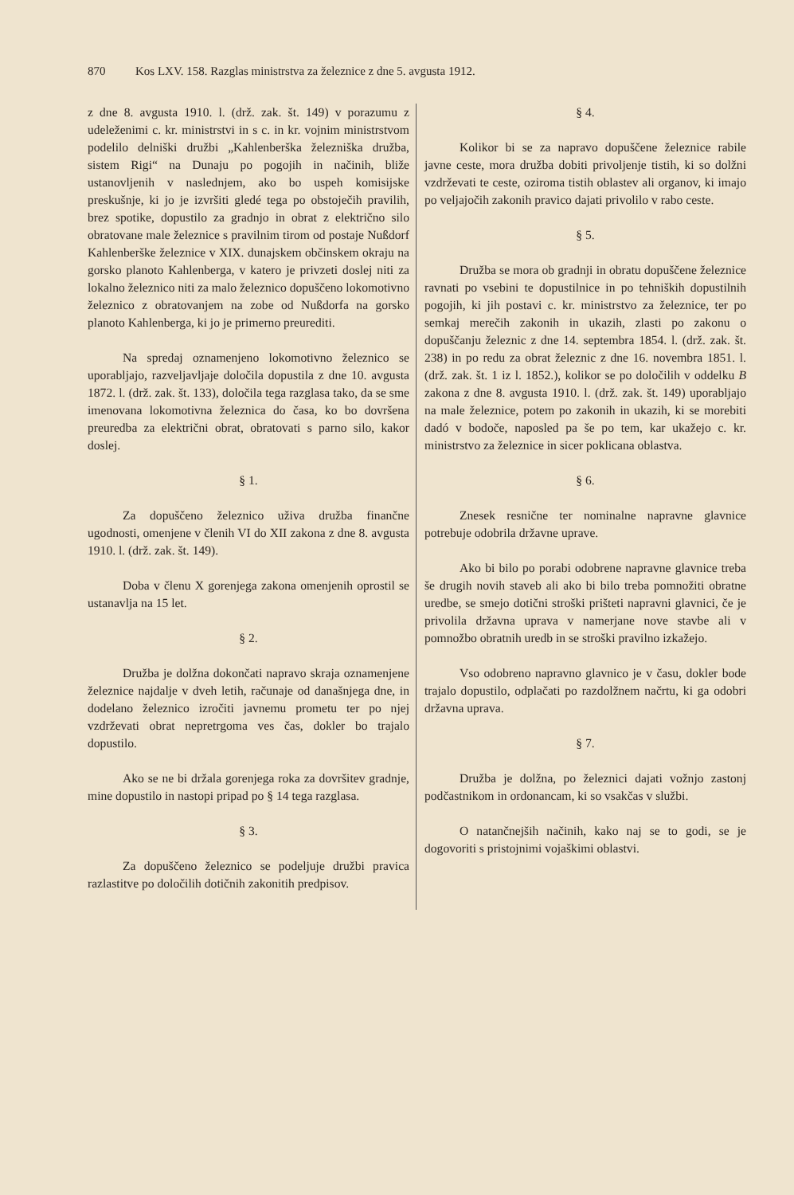870 Kos LXV. 158. Razglas ministrstva za železnice z dne 5. avgusta 1912.
z dne 8. avgusta 1910. l. (drž. zak. št. 149) v porazumu z udeleženimi c. kr. ministrstvi in s c. in kr. vojnim ministrstvom podelilo delniški družbi „Kahlenberška železniška družba, sistem Rigi“ na Dunaju po pogojih in načinih, bliže ustanovljenih v naslednjem, ako bo uspeh komisijske preskušnje, ki jo je izvršiti gledé tega po obstoječih pravilih, brez spotike, dopustilo za gradnjo in obrat z električno silo obratovane male železnice s pravilnim tirom od postaje Nußdorf Kahlenberške železnice v XIX. dunajskem občinskem okraju na gorsko planoto Kahlenberga, v katero je privzeti doslej niti za lokalno železnico niti za malo železnico dopuščeno lokomotivno železnico z obratovanjem na zobe od Nußdorfa na gorsko planoto Kahlenberga, ki jo je primerno preurediti.
Na spredaj oznamenjeno lokomotivno železnico se uporabljajo, razveljavljaje določila dopustila z dne 10. avgusta 1872. l. (drž. zak. št. 133), določila tega razglasa tako, da se sme imenovana lokomotivna železnica do časa, ko bo dovršena preuredba za električni obrat, obratovati s parno silo, kakor doslej.
§ 1.
Za dopuščeno železnico uživa družba finančne ugodnosti, omenjene v členih VI do XII zakona z dne 8. avgusta 1910. l. (drž. zak. št. 149).
Doba v členu X gorenjega zakona omenjenih oprostil se ustanavlja na 15 let.
§ 2.
Družba je dolžna dokončati napravo skraja oznamenjene železnice najdalje v dveh letih, računaje od današnjega dne, in dodelano železnico izročiti javnemu prometu ter po njej vzdrževati obrat nepretrgoma ves čas, dokler bo trajalo dopustilo.
Ako se ne bi držala gorenjega roka za dovršitev gradnje, mine dopustilo in nastopi pripad po § 14 tega razglasa.
§ 3.
Za dopuščeno železnico se podeljuje družbi pravica razlastitve po določilih dotičnih zakonitih predpisov.
§ 4.
Kolikor bi se za napravo dopuščene železnice rabile javne ceste, mora družba dobiti privoljenje tistih, ki so dolžni vzdrževati te ceste, oziroma tistih oblastev ali organov, ki imajo po veljajočih zakonih pravico dajati privolilo v rabo ceste.
§ 5.
Družba se mora ob gradnji in obratu dopuščene železnice ravnati po vsebini te dopustilnice in po tehniških dopustilnih pogojih, ki jih postavi c. kr. ministrstvo za železnice, ter po semkaj merečih zakonih in ukazih, zlasti po zakonu o dopuščanju železnic z dne 14. septembra 1854. l. (drž. zak. št. 238) in po redu za obrat železnic z dne 16. novembra 1851. l. (drž. zak. št. 1 iz l. 1852.), kolikor se po določilih v oddelku B zakona z dne 8. avgusta 1910. l. (drž. zak. št. 149) uporabljajo na male železnice, potem po zakonih in ukazih, ki se morebiti dadó v bodoče, naposled pa še po tem, kar ukažejo c. kr. ministrstvo za železnice in sicer poklicana oblastva.
§ 6.
Znesek resnične ter nominalne napravne glavnice potrebuje odobrila državne uprave.
Ako bi bilo po porabi odobrene napravne glavnice treba še drugih novih staveb ali ako bi bilo treba pomnožiti obratne uredbe, se smejo dotični stroški prišteti napravni glavnici, če je privolila državna uprava v namerjane nove stavbe ali v pomnožbo obratnih uredb in se stroški pravilno izkažejo.
Vso odobreno napravno glavnico je v času, dokler bode trajalo dopustilo, odplačati po razdolžnem načrtu, ki ga odobri državna uprava.
§ 7.
Družba je dolžna, po železnici dajati vožnjo zastonj podčastnikom in ordonancam, ki so vsakčas v službi.
O natančnejših načinih, kako naj se to godi, se je dogovoriti s pristojnimi vojaškimi oblastvi.